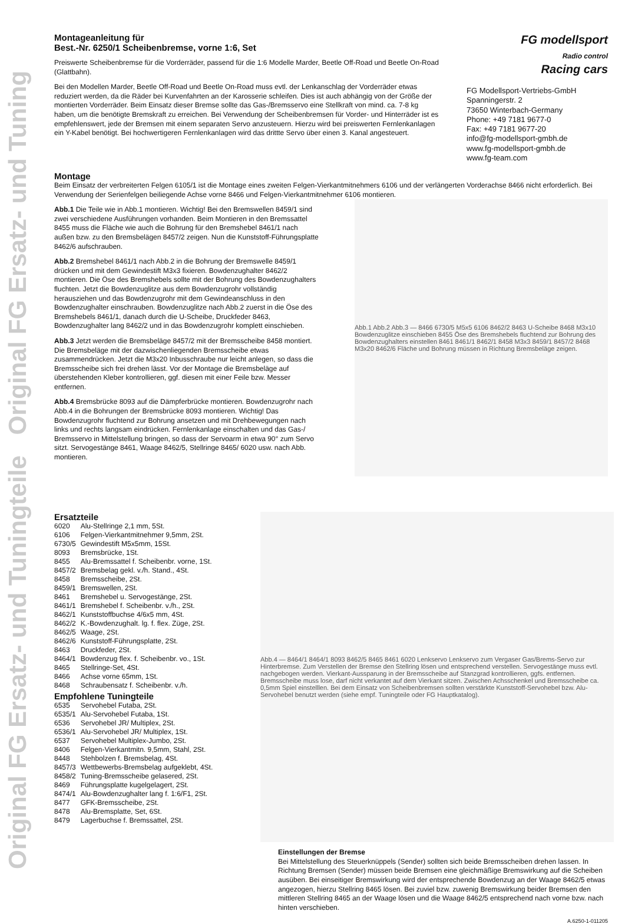Original FG Ersatz- und Tuningteile Original FG Ersatz- und Tuning
Montageanleitung für
Best.-Nr. 6250/1 Scheibenbremse, vorne 1:6, Set
Preiswerte Scheibenbremse für die Vorderräder, passend für die 1:6 Modelle Marder, Beetle Off-Road und Beetle On-Road (Glattbahn).
Bei den Modellen Marder, Beetle Off-Road und Beetle On-Road muss evtl. der Lenkanschlag der Vorderräder etwas reduziert werden, da die Räder bei Kurvenfahrten an der Karosserie schleifen. Dies ist auch abhängig von der Größe der montierten Vorderräder. Beim Einsatz dieser Bremse sollte das Gas-/Bremsservo eine Stellkraft von mind. ca. 7-8 kg haben, um die benötigte Bremskraft zu erreichen. Bei Verwendung der Scheibenbremsen für Vorder- und Hinterräder ist es empfehlenswert, jede der Bremsen mit einem separaten Servo anzusteuern. Hierzu wird bei preiswerten Fernlenkanlagen ein Y-Kabel benötigt. Bei hochwertigeren Fernlenkanlagen wird das drittte Servo über einen 3. Kanal angesteuert.
FG modellsport
Radio control
Racing cars
FG Modellsport-Vertriebs-GmbH
Spanningerstr. 2
73650 Winterbach-Germany
Phone: +49 7181 9677-0
Fax: +49 7181 9677-20
info@fg-modellsport-gmbh.de
www.fg-modellsport-gmbh.de
www.fg-team.com
Montage
Beim Einsatz der verbreiterten Felgen 6105/1 ist die Montage eines zweiten Felgen-Vierkantmitnehmers 6106 und der verlängerten Vorderachse 8466 nicht erforderlich. Bei Verwendung der Serienfelgen beiliegende Achse vorne 8466 und Felgen-Vierkantmitnehmer 6106 montieren.
Abb.1 Die Teile wie in Abb.1 montieren. Wichtig! Bei den Bremswellen 8459/1 sind zwei verschiedene Ausführungen vorhanden. Beim Montieren in den Bremssattel 8455 muss die Fläche wie auch die Bohrung für den Bremshebel 8461/1 nach außen bzw. zu den Bremsbelägen 8457/2 zeigen. Nun die Kunststoff-Führungsplatte 8462/6 aufschrauben.
Abb.2 Bremshebel 8461/1 nach Abb.2 in die Bohrung der Bremswelle 8459/1 drücken und mit dem Gewindestift M3x3 fixieren. Bowdenzughalter 8462/2 montieren. Die Öse des Bremshebels sollte mit der Bohrung des Bowdenzughalters fluchten. Jetzt die Bowdenzuglitze aus dem Bowdenzugrohr vollständig herausziehen und das Bowdenzugrohr mit dem Gewindeanschluss in den Bowdenzughalter einschrauben. Bowdenzuglitze nach Abb.2 zuerst in die Öse des Bremshebels 8461/1, danach durch die U-Scheibe, Druckfeder 8463, Bowdenzughalter lang 8462/2 und in das Bowdenzugrohr komplett einschieben.
Abb.3 Jetzt werden die Bremsbeläge 8457/2 mit der Bremsscheibe 8458 montiert. Die Bremsbeläge mit der dazwischenliegenden Bremsscheibe etwas zusammendrücken. Jetzt die M3x20 Inbusschraube nur leicht anlegen, so dass die Bremsscheibe sich frei drehen lässt. Vor der Montage die Bremsbeläge auf überstehenden Kleber kontrollieren, ggf. diesen mit einer Feile bzw. Messer entfernen.
Abb.4 Bremsbrücke 8093 auf die Dämpferbrücke montieren. Bowdenzugrohr nach Abb.4 in die Bohrungen der Bremsbrücke 8093 montieren. Wichtig! Das Bowdenzugrohr fluchtend zur Bohrung ansetzen und mit Drehbewegungen nach links und rechts langsam eindrücken. Fernlenkanlage einschalten und das Gas-/ Bremsservo in Mittelstellung bringen, so dass der Servoarm in etwa 90° zum Servo sitzt. Servogestänge 8461, Waage 8462/5, Stellringe 8465/ 6020 usw. nach Abb. montieren.
Abb.1 Abb.2 Abb.3 — 8466 6730/5 M5x5 6106 8462/2 8463 U-Scheibe 8468 M3x10 Bowdenzuglitze einschieben 8455 Öse des Bremshebels fluchtend zur Bohrung des Bowdenzughalters einstellen 8461 8461/1 8462/1 8458 M3x3 8459/1 8457/2 8468 M3x20 8462/6 Fläche und Bohrung müssen in Richtung Bremsbeläge zeigen.
Ersatzteile
| 6020 | Alu-Stellringe 2,1 mm, 5St. |
| 6106 | Felgen-Vierkantmitnehmer 9,5mm, 2St. |
| 6730/5 | Gewindestift M5x5mm, 15St. |
| 8093 | Bremsbrücke, 1St. |
| 8455 | Alu-Bremssattel f. Scheibenbr. vorne, 1St. |
| 8457/2 | Bremsbelag gekl. v./h. Stand., 4St. |
| 8458 | Bremsscheibe, 2St. |
| 8459/1 | Bremswellen, 2St. |
| 8461 | Bremshebel u. Servogestänge, 2St. |
| 8461/1 | Bremshebel f. Scheibenbr. v./h., 2St. |
| 8462/1 | Kunststoffbuchse 4/6x5 mm, 4St. |
| 8462/2 | K.-Bowdenzughalt. lg. f. flex. Züge, 2St. |
| 8462/5 | Waage, 2St. |
| 8462/6 | Kunststoff-Führungsplatte, 2St. |
| 8463 | Druckfeder, 2St. |
| 8464/1 | Bowdenzug flex. f. Scheibenbr. vo., 1St. |
| 8465 | Stellringe-Set, 4St. |
| 8466 | Achse vorne 65mm, 1St. |
| 8468 | Schraubensatz f. Scheibenbr. v./h. |
Empfohlene Tuningteile
| 6535 | Servohebel Futaba, 2St. |
| 6535/1 | Alu-Servohebel Futaba, 1St. |
| 6536 | Servohebel JR/ Multiplex, 2St. |
| 6536/1 | Alu-Servohebel JR/ Multiplex, 1St. |
| 6537 | Servohebel Multiplex-Jumbo, 2St. |
| 8406 | Felgen-Vierkantmitn. 9,5mm, Stahl, 2St. |
| 8448 | Stehbolzen f. Bremsbelag, 4St. |
| 8457/3 | Wettbewerbs-Bremsbelag aufgeklebt, 4St. |
| 8458/2 | Tuning-Bremsscheibe gelasered, 2St. |
| 8469 | Führungsplatte kugelgelagert, 2St. |
| 8474/1 | Alu-Bowdenzughalter lang f. 1:6/F1, 2St. |
| 8477 | GFK-Bremsscheibe, 2St. |
| 8478 | Alu-Bremsplatte, Set, 6St. |
| 8479 | Lagerbuchse f. Bremssattel, 2St. |
Abb.4 — 8464/1 8464/1 8093 8462/5 8465 8461 6020 Lenkservo Lenkservo zum Vergaser Gas/Brems-Servo zur Hinterbremse. Zum Verstellen der Bremse den Stellring lösen und entsprechend verstellen. Servogestänge muss evtl. nachgebogen werden. Vierkant-Aussparung in der Bremsscheibe auf Stanzgrad kontrollieren, ggfs. entfernen. Bremsscheibe muss lose, darf nicht verkantet auf dem Vierkant sitzen. Zwischen Achsschenkel und Bremsscheibe ca. 0,5mm Spiel einstelllen. Bei dem Einsatz von Scheibenbremsen sollten verstärkte Kunststoff-Servohebel bzw. Alu-Servohebel benutzt werden (siehe empf. Tuningteile oder FG Hauptkatalog).
Einstellungen der Bremse
Bei Mittelstellung des Steuerknüppels (Sender) sollten sich beide Bremsscheiben drehen lassen. In Richtung Bremsen (Sender) müssen beide Bremsen eine gleichmäßige Bremswirkung auf die Scheiben ausüben. Bei einseitiger Bremswirkung wird der entsprechende Bowdenzug an der Waage 8462/5 etwas angezogen, hierzu Stellring 8465 lösen. Bei zuviel bzw. zuwenig Bremswirkung beider Bremsen den mittleren Stellring 8465 an der Waage lösen und die Waage 8462/5 entsprechend nach vorne bzw. nach hinten verschieben.
A.6250-1-011205